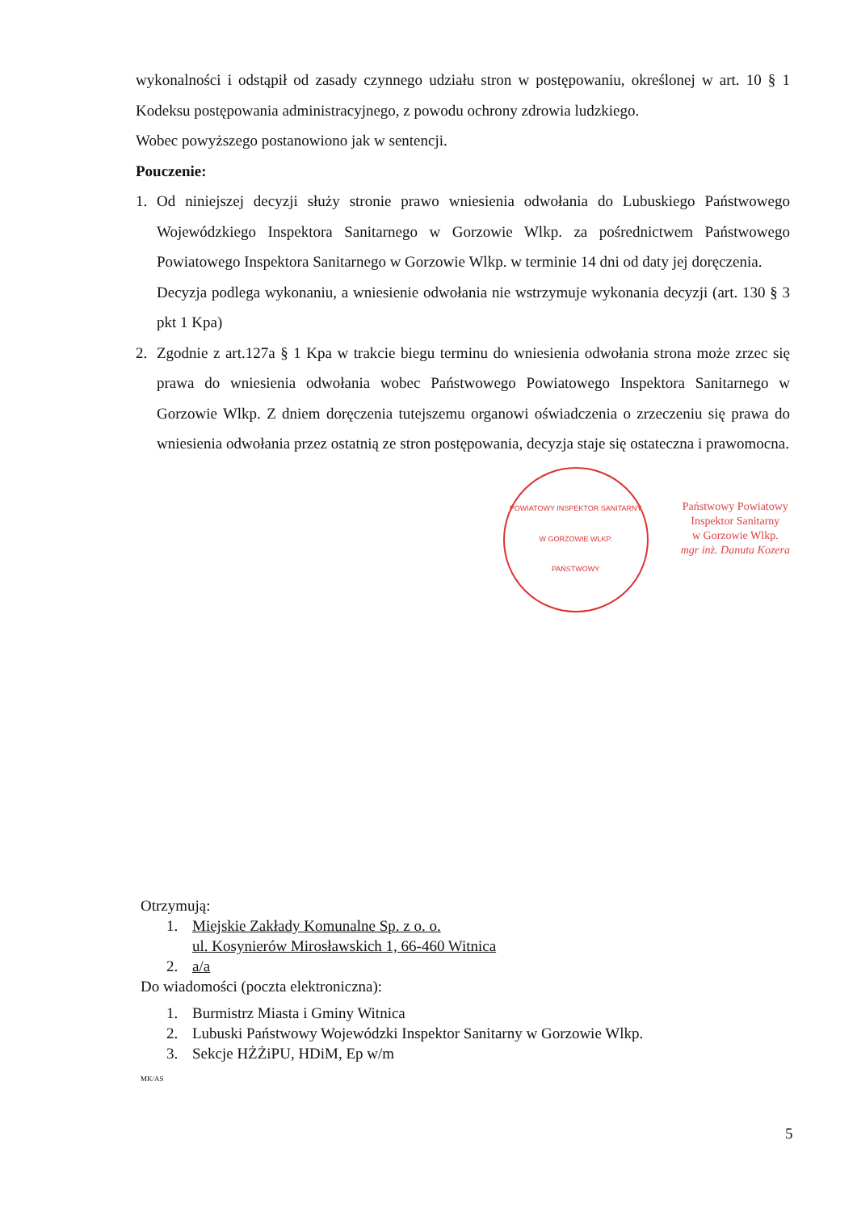wykonalności i odstąpił od zasady czynnego udziału stron w postępowaniu, określonej w art. 10 § 1 Kodeksu postępowania administracyjnego, z powodu ochrony zdrowia ludzkiego.
Wobec powyższego postanowiono jak w sentencji.
Pouczenie:
1. Od niniejszej decyzji służy stronie prawo wniesienia odwołania do Lubuskiego Państwowego Wojewódzkiego Inspektora Sanitarnego w Gorzowie Wlkp. za pośrednictwem Państwowego Powiatowego Inspektora Sanitarnego w Gorzowie Wlkp. w terminie 14 dni od daty jej doręczenia.
Decyzja podlega wykonaniu, a wniesienie odwołania nie wstrzymuje wykonania decyzji (art. 130 § 3 pkt 1 Kpa)
2. Zgodnie z art.127a § 1 Kpa w trakcie biegu terminu do wniesienia odwołania strona może zrzec się prawa do wniesienia odwołania wobec Państwowego Powiatowego Inspektora Sanitarnego w Gorzowie Wlkp. Z dniem doręczenia tutejszemu organowi oświadczenia o zrzeczeniu się prawa do wniesienia odwołania przez ostatnią ze stron postępowania, decyzja staje się ostateczna i prawomocna.
POWIATOWY INSPEKTOR SANITARNY
W GORZOWIE WLKP.
PAŃSTWOWY
Państwowy Powiatowy
Inspektor Sanitarny
w Gorzowie Wlkp.
mgr inż. Danuta Kozera
Otrzymują:
1. Miejskie Zakłady Komunalne Sp. z o. o.
ul. Kosynierów Mirosławskich 1, 66-460 Witnica
2. a/a
Do wiadomości (poczta elektroniczna):
1. Burmistrz Miasta i Gminy Witnica
2. Lubuski Państwowy Wojewódzki Inspektor Sanitarny w Gorzowie Wlkp.
3. Sekcje HŻŻiPU, HDiM, Ep w/m
MK/AS
5